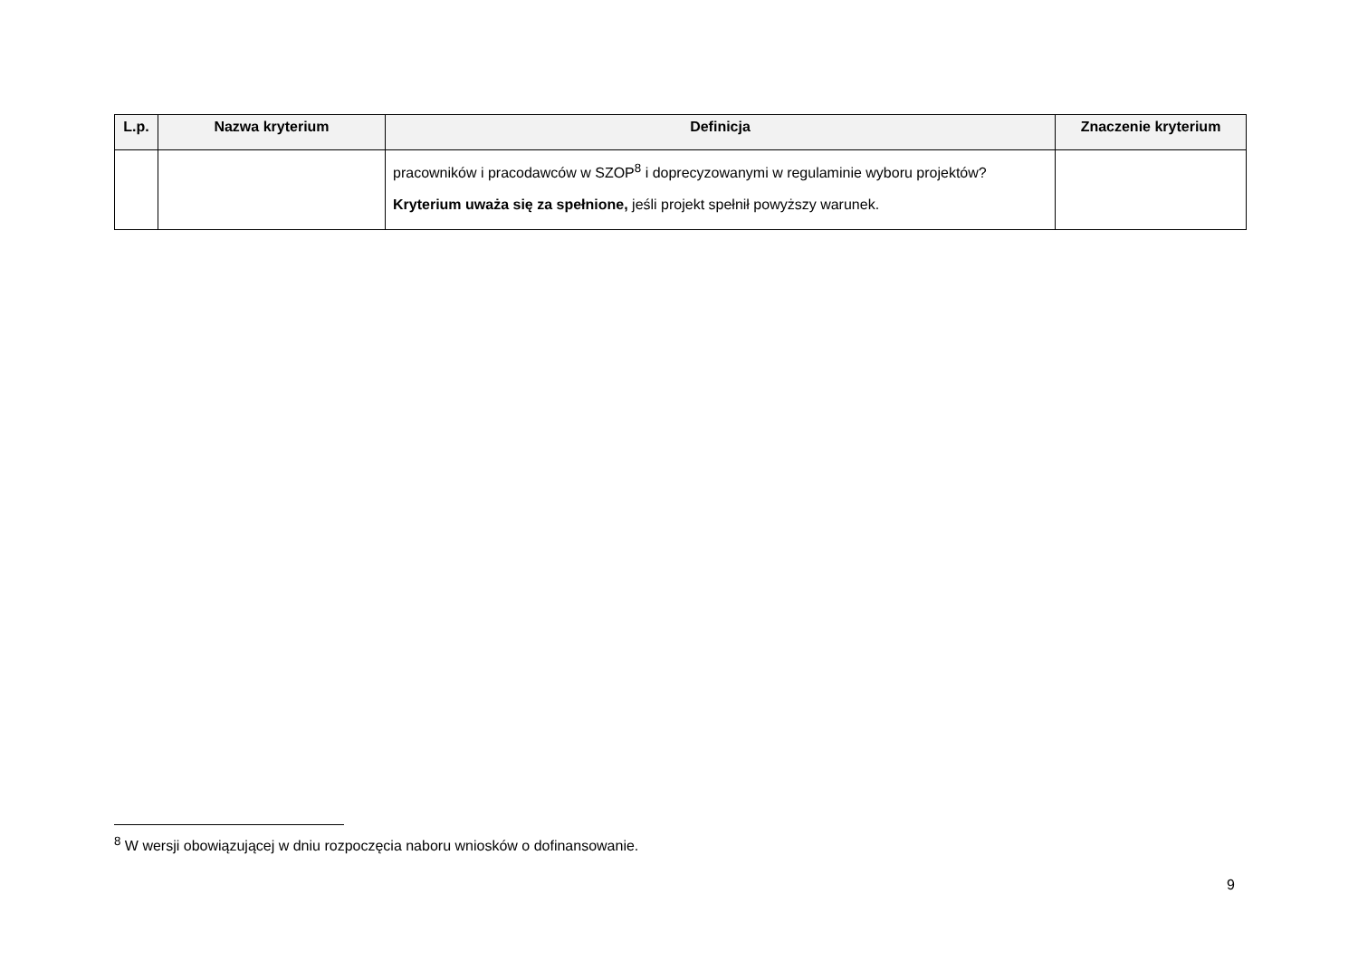| L.p. | Nazwa kryterium | Definicja | Znaczenie kryterium |
| --- | --- | --- | --- |
| | | pracowników i pracodawców w SZOP<sup>8</sup> i doprecyzowanymi w regulaminie wyboru projektów? Kryterium uważa się za spełnione, jeśli projekt spełnił powyższy warunek. | |
<sup>8</sup> W wersji obowiązującej w dniu rozpoczęcia naboru wniosków o dofinansowanie.
9